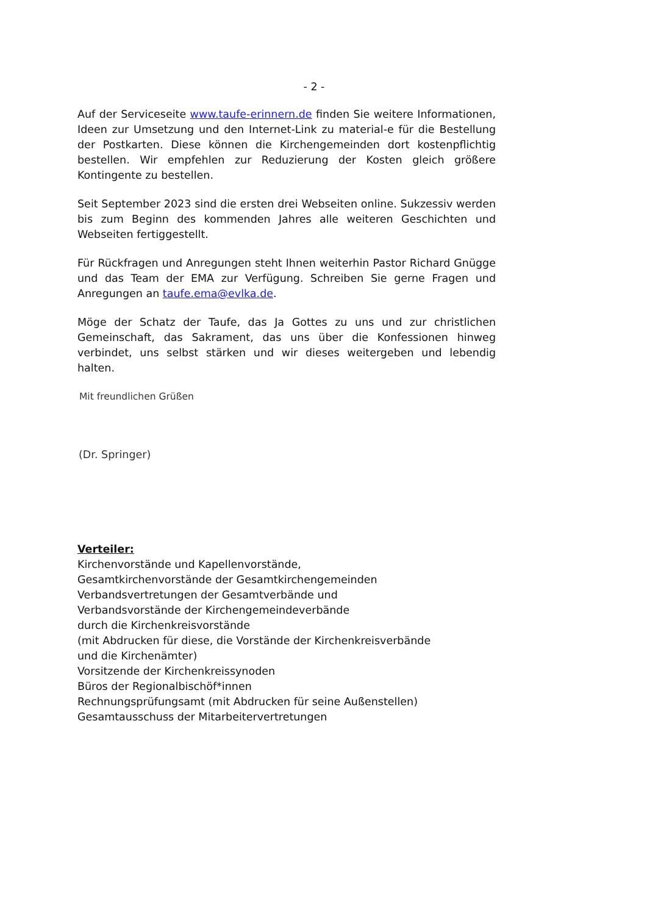- 2 -
Auf der Serviceseite www.taufe-erinnern.de finden Sie weitere Informationen, Ideen zur Umsetzung und den Internet-Link zu material-e für die Bestellung der Postkarten. Diese können die Kirchengemeinden dort kostenpflichtig bestellen. Wir empfehlen zur Reduzierung der Kosten gleich größere Kontingente zu bestellen.
Seit September 2023 sind die ersten drei Webseiten online. Sukzessiv werden bis zum Beginn des kommenden Jahres alle weiteren Geschichten und Webseiten fertiggestellt.
Für Rückfragen und Anregungen steht Ihnen weiterhin Pastor Richard Gnügge und das Team der EMA zur Verfügung. Schreiben Sie gerne Fragen und Anregungen an taufe.ema@evlka.de.
Möge der Schatz der Taufe, das Ja Gottes zu uns und zur christlichen Gemeinschaft, das Sakrament, das uns über die Konfessionen hinweg verbindet, uns selbst stärken und wir dieses weitergeben und lebendig halten.
Mit freundlichen Grüßen
(Dr. Springer)
Verteiler:
Kirchenvorstände und Kapellenvorstände,
Gesamtkirchenvorstände der Gesamtkirchengemeinden
Verbandsvertretungen der Gesamtverbände und
Verbandsvorstände der Kirchengemeindeverbände
durch die Kirchenkreisvorstände
(mit Abdrucken für diese, die Vorstände der Kirchenkreisverbände
und die Kirchenämter)
Vorsitzende der Kirchenkreissynoden
Büros der Regionalbischöf*innen
Rechnungsprüfungsamt (mit Abdrucken für seine Außenstellen)
Gesamtausschuss der Mitarbeitervertretungen